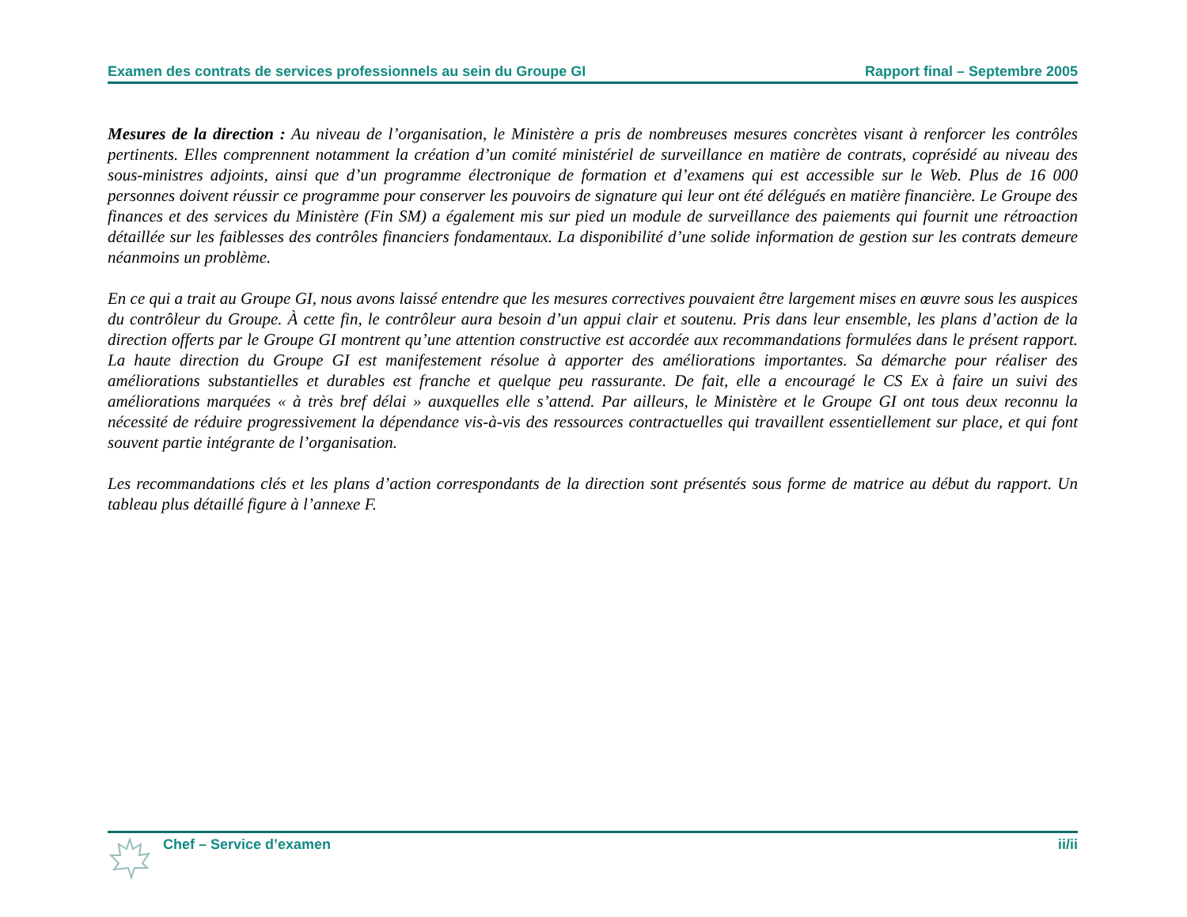Examen des contrats de services professionnels au sein du Groupe GI Rapport final – Septembre 2005
Mesures de la direction : Au niveau de l’organisation, le Ministère a pris de nombreuses mesures concrètes visant à renforcer les contrôles pertinents. Elles comprennent notamment la création d’un comité ministériel de surveillance en matière de contrats, coprésidé au niveau des sous-ministres adjoints, ainsi que d’un programme électronique de formation et d’examens qui est accessible sur le Web. Plus de 16 000 personnes doivent réussir ce programme pour conserver les pouvoirs de signature qui leur ont été délégués en matière financière. Le Groupe des finances et des services du Ministère (Fin SM) a également mis sur pied un module de surveillance des paiements qui fournit une rétroaction détaillée sur les faiblesses des contrôles financiers fondamentaux. La disponibilité d’une solide information de gestion sur les contrats demeure néanmoins un problème.
En ce qui a trait au Groupe GI, nous avons laissé entendre que les mesures correctives pouvaient être largement mises en œuvre sous les auspices du contrôleur du Groupe. À cette fin, le contrôleur aura besoin d’un appui clair et soutenu. Pris dans leur ensemble, les plans d’action de la direction offerts par le Groupe GI montrent qu’une attention constructive est accordée aux recommandations formulées dans le présent rapport. La haute direction du Groupe GI est manifestement résolue à apporter des améliorations importantes. Sa démarche pour réaliser des améliorations substantielles et durables est franche et quelque peu rassurante. De fait, elle a encouragé le CS Ex à faire un suivi des améliorations marquées « à très bref délai » auxquelles elle s’attend. Par ailleurs, le Ministère et le Groupe GI ont tous deux reconnu la nécessité de réduire progressivement la dépendance vis-à-vis des ressources contractuelles qui travaillent essentiellement sur place, et qui font souvent partie intégrante de l’organisation.
Les recommandations clés et les plans d’action correspondants de la direction sont présentés sous forme de matrice au début du rapport. Un tableau plus détaillé figure à l’annexe F.
Chef – Service d’examen ii/ii